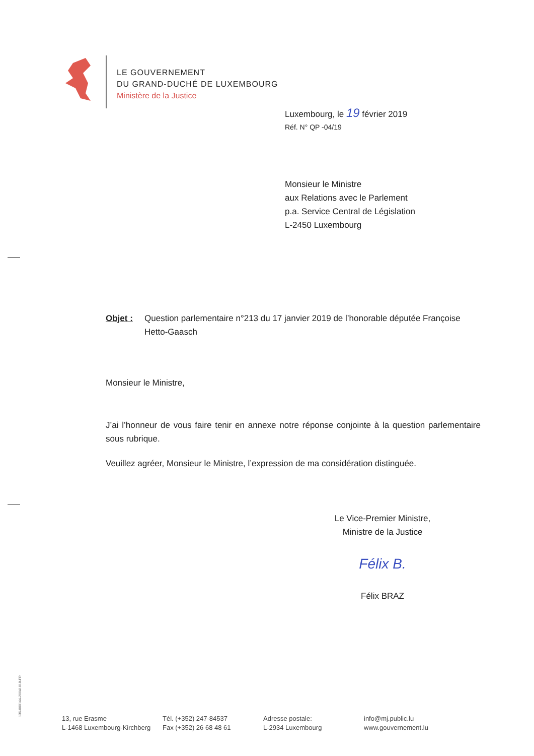LE GOUVERNEMENT
DU GRAND-DUCHÉ DE LUXEMBOURG
Ministère de la Justice
Luxembourg, le 19 février 2019
Réf. N° QP -04/19
Monsieur le Ministre
aux Relations avec le Parlement
p.a. Service Central de Législation
L-2450 Luxembourg
Objet : Question parlementaire n°213 du 17 janvier 2019 de l’honorable députée Françoise Hetto-Gaasch
Monsieur le Ministre,
J’ai l’honneur de vous faire tenir en annexe notre réponse conjointe à la question parlementaire sous rubrique.
Veuillez agréer, Monsieur le Ministre, l’expression de ma considération distinguée.
Le Vice-Premier Ministre,
Ministre de la Justice
Félix B.
Félix BRAZ
136-000144-20041018-FR
13, rue Erasme
L-1468 Luxembourg-Kirchberg
Tél. (+352) 247-84537
Fax (+352) 26 68 48 61
Adresse postale:
L-2934 Luxembourg
info@mj.public.lu
www.gouvernement.lu